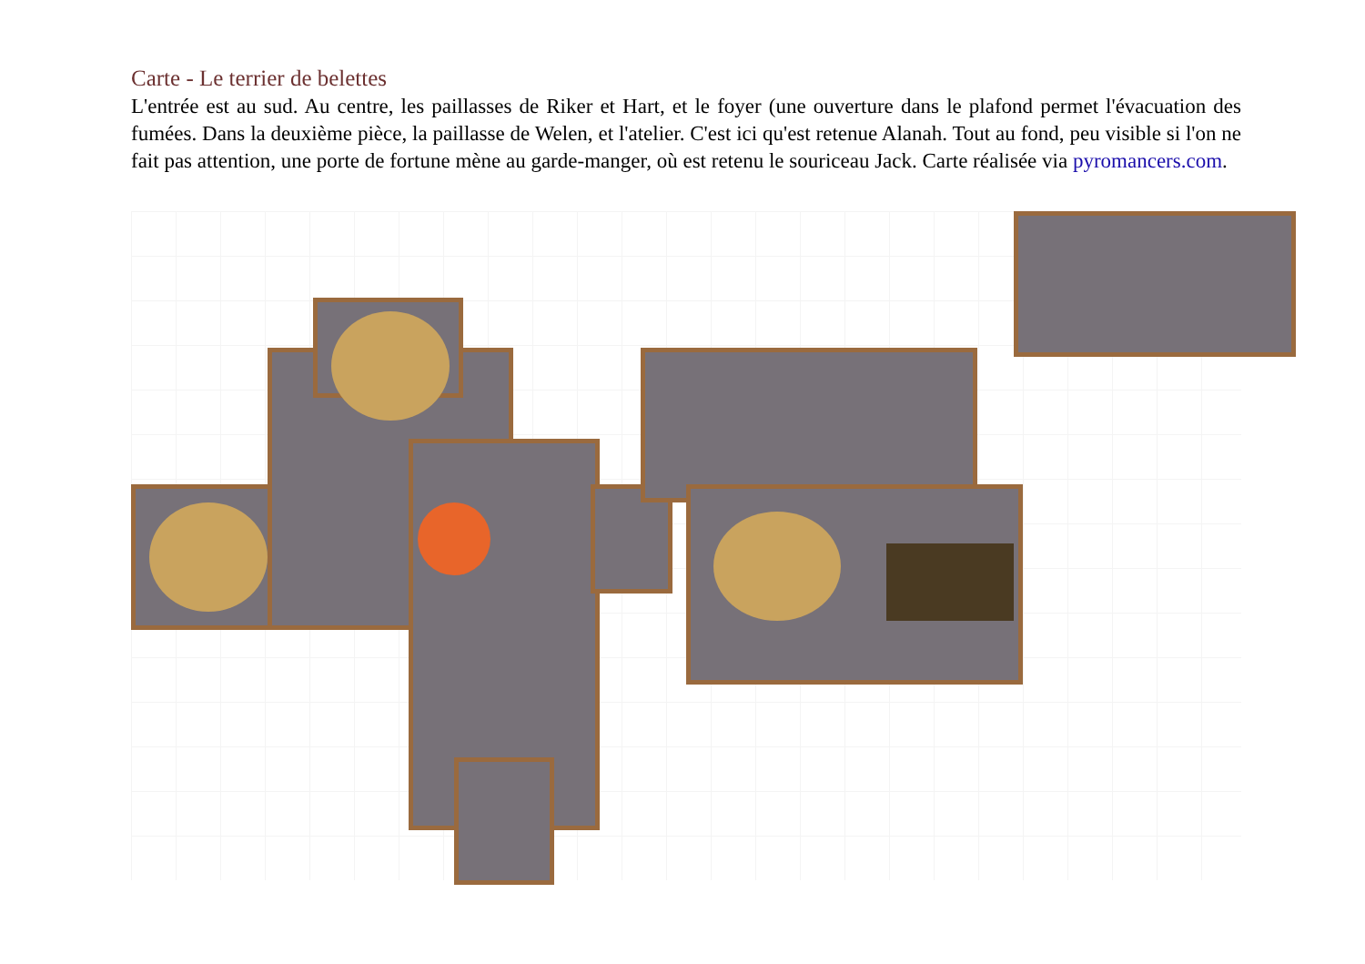Carte - Le terrier de belettes
L'entrée est au sud. Au centre, les paillasses de Riker et Hart, et le foyer (une ouverture dans le plafond permet l'évacuation des fumées. Dans la deuxième pièce, la paillasse de Welen, et l'atelier. C'est ici qu'est retenue Alanah. Tout au fond, peu visible si l'on ne fait pas attention, une porte de fortune mène au garde-manger, où est retenu le souriceau Jack. Carte réalisée via pyromancers.com.